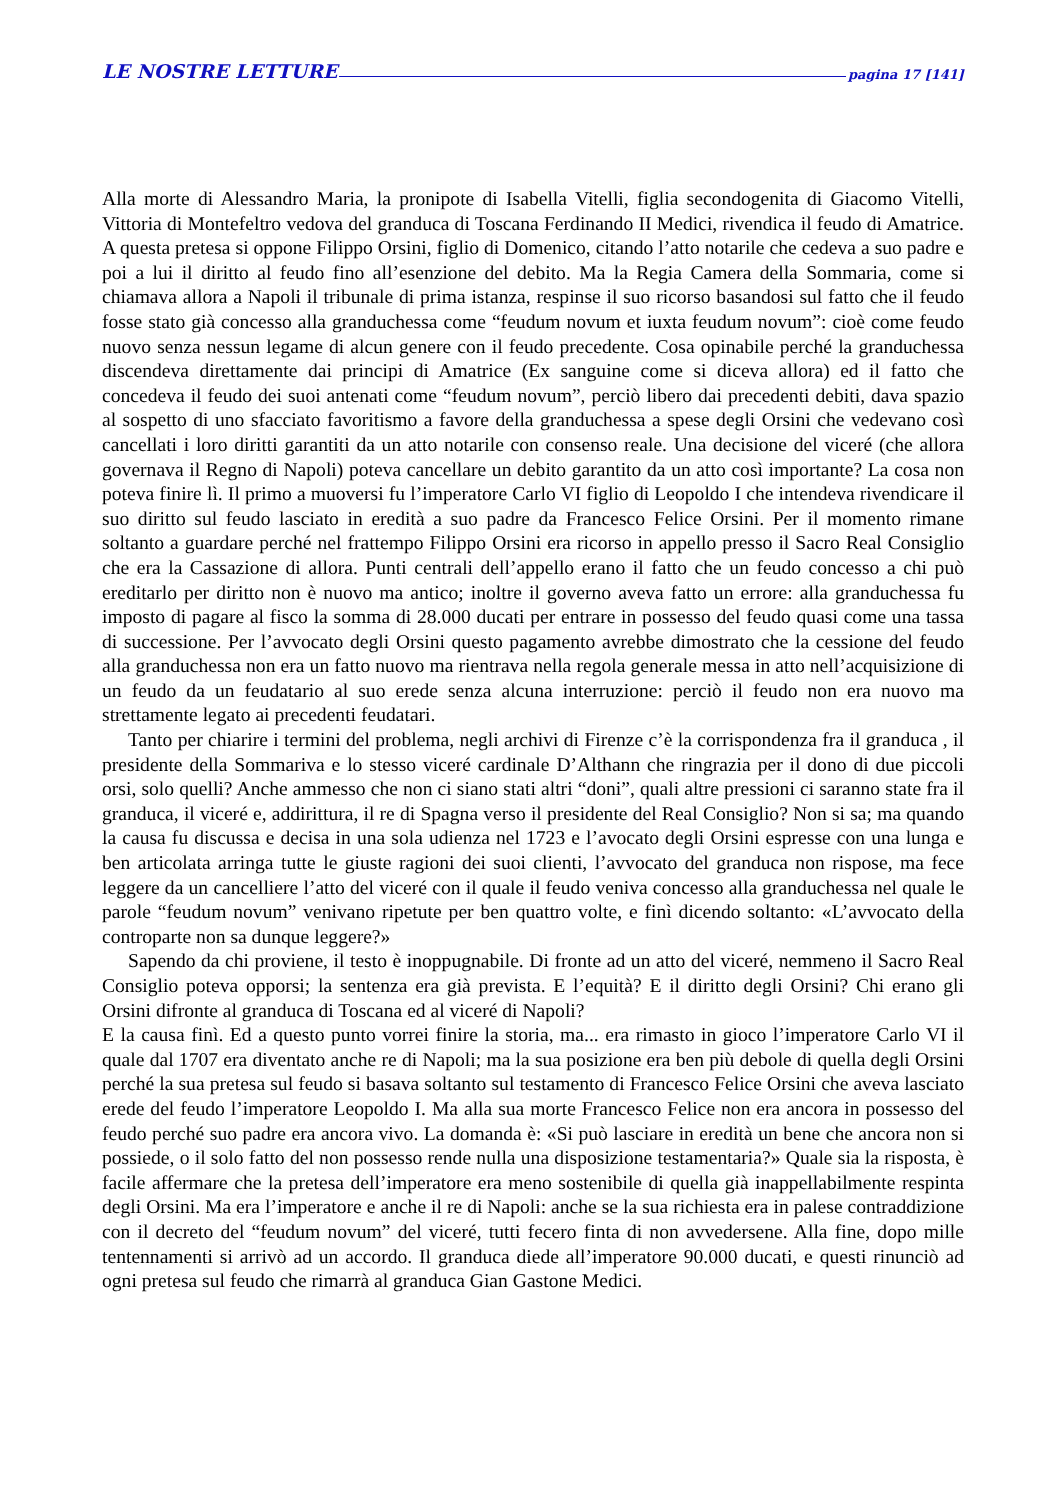LE NOSTRE LETTURE pagina 17 [141]
Alla morte di Alessandro Maria, la pronipote di Isabella Vitelli, figlia secondogenita di Giacomo Vitelli, Vittoria di Montefeltro vedova del granduca di Toscana Ferdinando II Medici, rivendica il feudo di Amatrice. A questa pretesa si oppone Filippo Orsini, figlio di Domenico, citando l’atto notarile che cedeva a suo padre e poi a lui il diritto al feudo fino all’esenzione del debito. Ma la Regia Camera della Sommaria, come si chiamava allora a Napoli il tribunale di prima istanza, respinse il suo ricorso basandosi sul fatto che il feudo fosse stato già concesso alla granduchessa come “feudum novum et iuxta feudum novum”: cioè come feudo nuovo senza nessun legame di alcun genere con il feudo precedente. Cosa opinabile perché la granduchessa discendeva direttamente dai principi di Amatrice (Ex sanguine come si diceva allora) ed il fatto che concedeva il feudo dei suoi antenati come “feudum novum”, perciò libero dai precedenti debiti, dava spazio al sospetto di uno sfacciato favoritismo a favore della granduchessa a spese degli Orsini che vedevano così cancellati i loro diritti garantiti da un atto notarile con consenso reale. Una decisione del viceré (che allora governava il Regno di Napoli) poteva cancellare un debito garantito da un atto così importante? La cosa non poteva finire lì. Il primo a muoversi fu l’imperatore Carlo VI figlio di Leopoldo I che intendeva rivendicare il suo diritto sul feudo lasciato in eredità a suo padre da Francesco Felice Orsini. Per il momento rimane soltanto a guardare perché nel frattempo Filippo Orsini era ricorso in appello presso il Sacro Real Consiglio che era la Cassazione di allora. Punti centrali dell’appello erano il fatto che un feudo concesso a chi può ereditarlo per diritto non è nuovo ma antico; inoltre il governo aveva fatto un errore: alla granduchessa fu imposto di pagare al fisco la somma di 28.000 ducati per entrare in possesso del feudo quasi come una tassa di successione. Per l’avvocato degli Orsini questo pagamento avrebbe dimostrato che la cessione del feudo alla granduchessa non era un fatto nuovo ma rientrava nella regola generale messa in atto nell’acquisizione di un feudo da un feudatario al suo erede senza alcuna interruzione: perciò il feudo non era nuovo ma strettamente legato ai precedenti feudatari.
Tanto per chiarire i termini del problema, negli archivi di Firenze c’è la corrispondenza fra il granduca , il presidente della Sommariva e lo stesso viceré cardinale D’Althann che ringrazia per il dono di due piccoli orsi, solo quelli? Anche ammesso che non ci siano stati altri “doni”, quali altre pressioni ci saranno state fra il granduca, il viceré e, addirittura, il re di Spagna verso il presidente del Real Consiglio? Non si sa; ma quando la causa fu discussa e decisa in una sola udienza nel 1723 e l’avocato degli Orsini espresse con una lunga e ben articolata arringa tutte le giuste ragioni dei suoi clienti, l’avvocato del granduca non rispose, ma fece leggere da un cancelliere l’atto del viceré con il quale il feudo veniva concesso alla granduchessa nel quale le parole “feudum novum” venivano ripetute per ben quattro volte, e finì dicendo soltanto: «L’avvocato della controparte non sa dunque leggere?»
Sapendo da chi proviene, il testo è inoppugnabile. Di fronte ad un atto del viceré, nemmeno il Sacro Real Consiglio poteva opporsi; la sentenza era già prevista. E l’equità? E il diritto degli Orsini? Chi erano gli Orsini difronte al granduca di Toscana ed al viceré di Napoli?
E la causa finì. Ed a questo punto vorrei finire la storia, ma... era rimasto in gioco l’imperatore Carlo VI il quale dal 1707 era diventato anche re di Napoli; ma la sua posizione era ben più debole di quella degli Orsini perché la sua pretesa sul feudo si basava soltanto sul testamento di Francesco Felice Orsini che aveva lasciato erede del feudo l’imperatore Leopoldo I. Ma alla sua morte Francesco Felice non era ancora in possesso del feudo perché suo padre era ancora vivo. La domanda è: «Si può lasciare in eredità un bene che ancora non si possiede, o il solo fatto del non possesso rende nulla una disposizione testamentaria?» Quale sia la risposta, è facile affermare che la pretesa dell’imperatore era meno sostenibile di quella già inappellabilmente respinta degli Orsini. Ma era l’imperatore e anche il re di Napoli: anche se la sua richiesta era in palese contraddizione con il decreto del “feudum novum” del viceré, tutti fecero finta di non avvedersene. Alla fine, dopo mille tentennamenti si arrivò ad un accordo. Il granduca diede all’imperatore 90.000 ducati, e questi rinunciò ad ogni pretesa sul feudo che rimarrà al granduca Gian Gastone Medici.